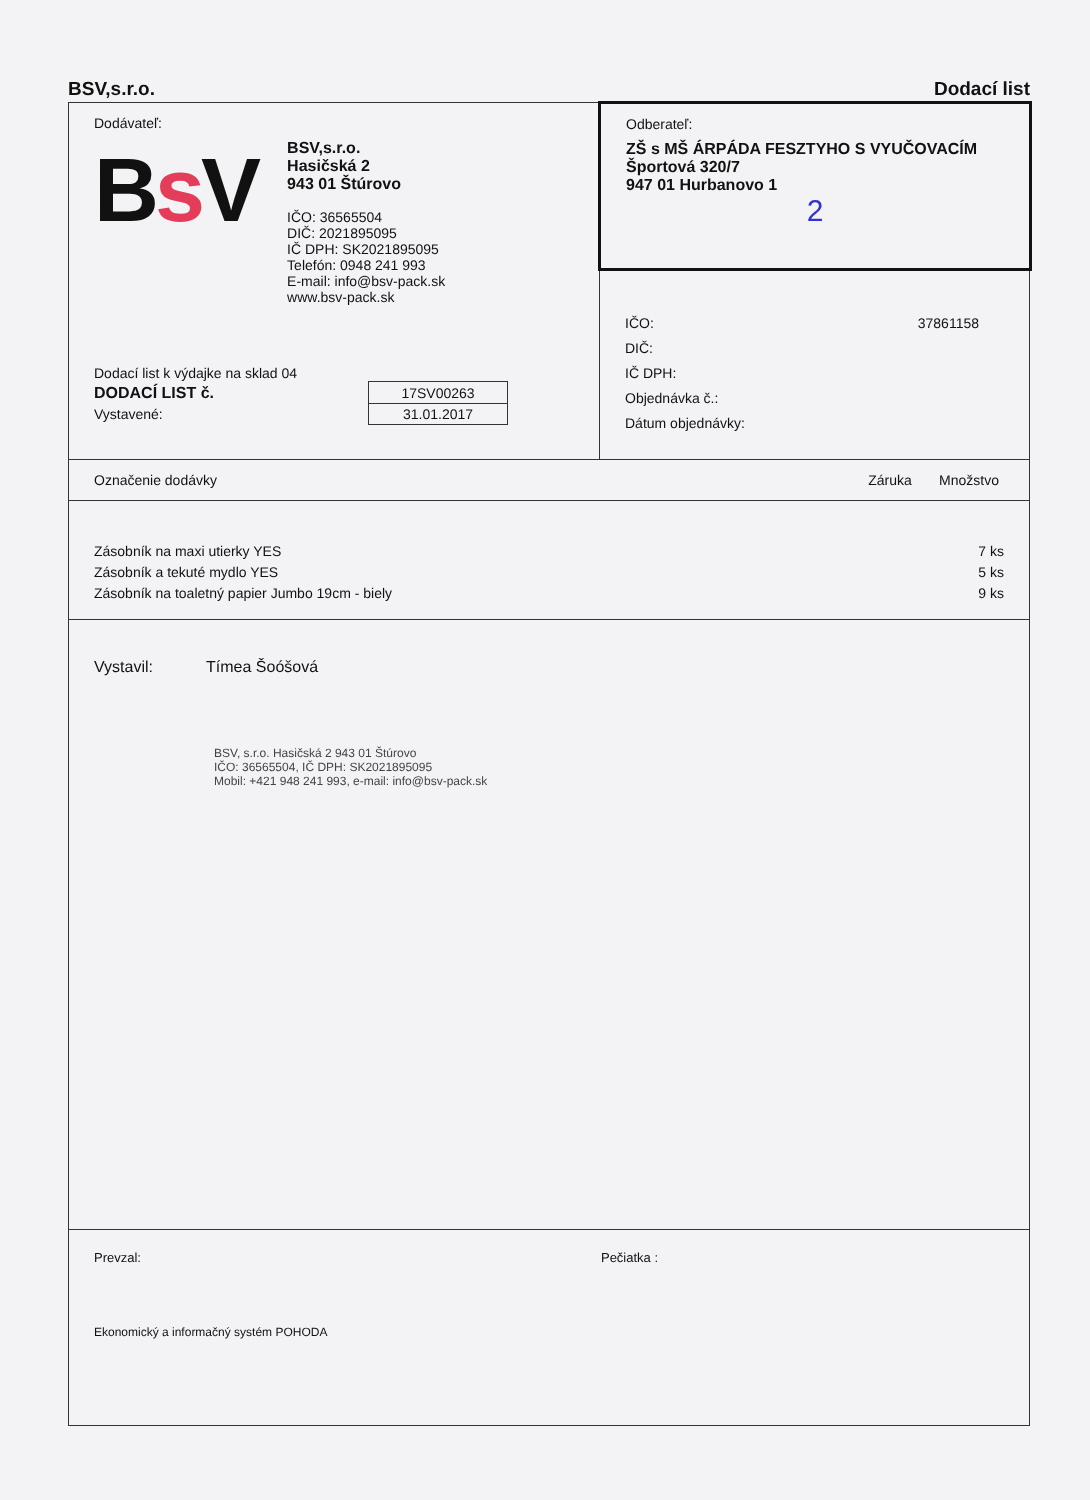BSV,s.r.o. Dodací list
Dodávateľ:
Bs V
BSV,s.r.o.
Hasičská 2
943 01 Štúrovo
IČO: 36565504
DIČ: 2021895095
IČ DPH: SK2021895095
Telefón: 0948 241 993
E-mail: info@bsv-pack.sk
www.bsv-pack.sk
Dodací list k výdajke na sklad 04
| DODACÍ LIST č. | 17SV00263 |
| Vystavené: | 31.01.2017 |
Odberateľ:
ZŠ s MŠ ÁRPÁDA FESZTYHO S VYUČOVACÍM
Športová 320/7
947 01 Hurbanovo 1
2
IČO: 37861158
DIČ:
IČ DPH:
Objednávka č.:
Dátum objednávky:
Označenie dodávky Záruka Množstvo
Zásobník na maxi utierky YES 7 ks
Zásobník a tekuté mydlo YES 5 ks
Zásobník na toaletný papier Jumbo 19cm - biely 9 ks
Vystavil: Tímea Šoóšová
BSV, s.r.o. Hasičská 2 943 01 Štúrovo
IČO: 36565504, IČ DPH: SK2021895095
Mobil: +421 948 241 993, e-mail: info@bsv-pack.sk
Prevzal: Pečiatka :
Ekonomický a informačný systém POHODA